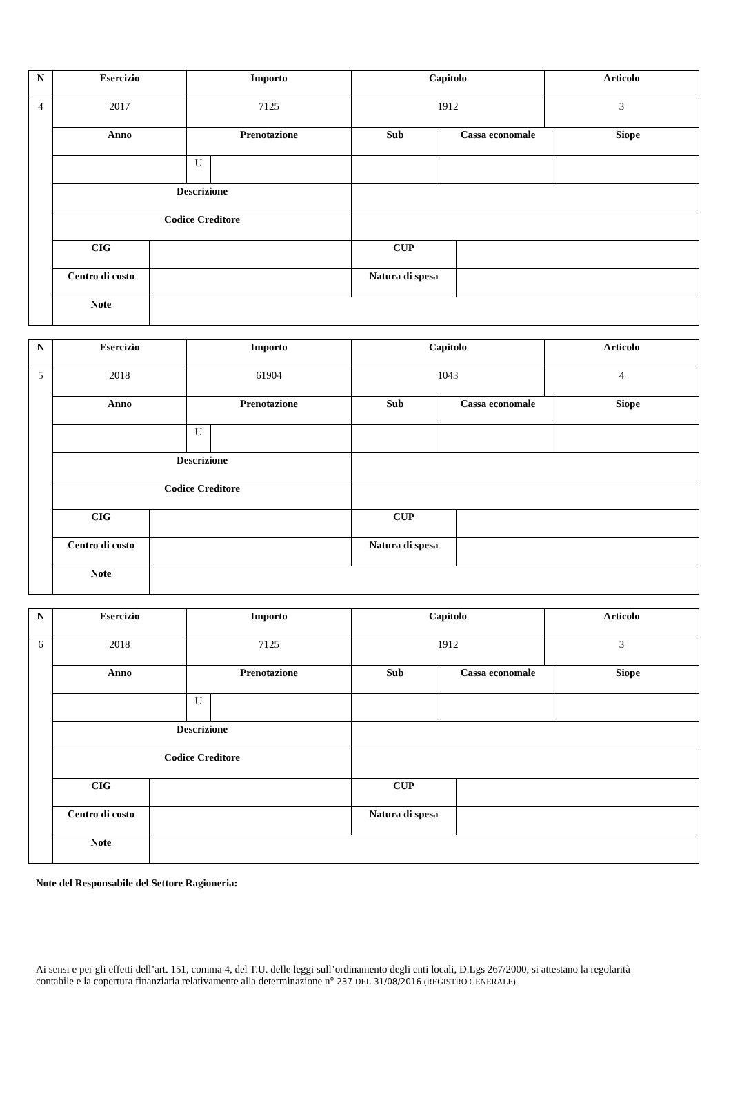| N | Esercizio | | Importo | | Capitolo | | | Articolo | |
| --- | --- | --- | --- | --- | --- | --- | --- | --- | --- |
| 4 | 2017 | | 7125 | | 1912 | | | 3 | |
| | Anno | | Prenotazione | | Sub | Cassa economale | | | Siope |
| | | | U | | | | | | |
| | Descrizione | | | | | | | | |
| | Codice Creditore | | | | | | | | |
| | CIG | | | | CUP | | | | |
| | Centro di costo | | | | Natura di spesa | | | | |
| | Note | | | | | | | | |
| N | Esercizio | | Importo | | Capitolo | | | Articolo | |
| --- | --- | --- | --- | --- | --- | --- | --- | --- | --- |
| 5 | 2018 | | 61904 | | 1043 | | | 4 | |
| | Anno | | Prenotazione | | Sub | Cassa economale | | | Siope |
| | | | U | | | | | | |
| | Descrizione | | | | | | | | |
| | Codice Creditore | | | | | | | | |
| | CIG | | | | CUP | | | | |
| | Centro di costo | | | | Natura di spesa | | | | |
| | Note | | | | | | | | |
| N | Esercizio | | Importo | | Capitolo | | | Articolo | |
| --- | --- | --- | --- | --- | --- | --- | --- | --- | --- |
| 6 | 2018 | | 7125 | | 1912 | | | 3 | |
| | Anno | | Prenotazione | | Sub | Cassa economale | | | Siope |
| | | | U | | | | | | |
| | Descrizione | | | | | | | | |
| | Codice Creditore | | | | | | | | |
| | CIG | | | | CUP | | | | |
| | Centro di costo | | | | Natura di spesa | | | | |
| | Note | | | | | | | | |
Note del Responsabile del Settore Ragioneria:
Ai sensi e per gli effetti dell’art. 151, comma 4, del T.U. delle leggi sull’ordinamento degli enti locali, D.Lgs 267/2000, si attestano la regolarità contabile e la copertura finanziaria relativamente alla determinazione n° 237 DEL 31/08/2016 (REGISTRO GENERALE).